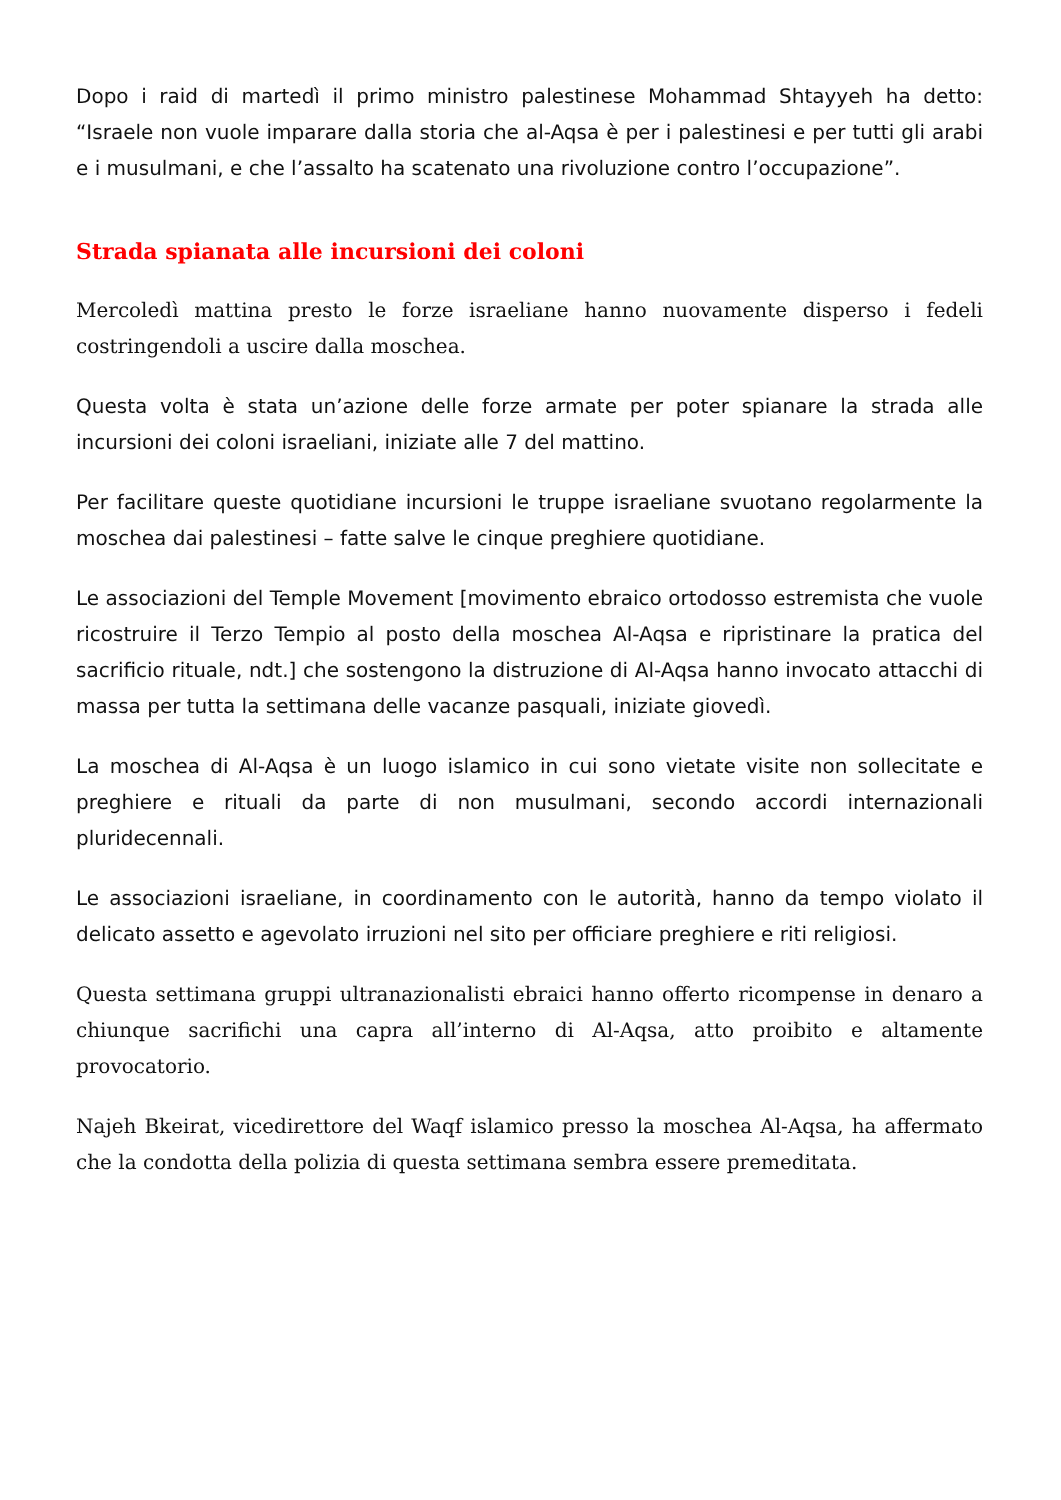Dopo i raid di martedì il primo ministro palestinese Mohammad Shtayyeh ha detto: “Israele non vuole imparare dalla storia che al-Aqsa è per i palestinesi e per tutti gli arabi e i musulmani, e che l’assalto ha scatenato una rivoluzione contro l’occupazione”.
Strada spianata alle incursioni dei coloni
Mercoledì mattina presto le forze israeliane hanno nuovamente disperso i fedeli costringendoli a uscire dalla moschea.
Questa volta è stata un’azione delle forze armate per poter spianare la strada alle incursioni dei coloni israeliani, iniziate alle 7 del mattino.
Per facilitare queste quotidiane incursioni le truppe israeliane svuotano regolarmente la moschea dai palestinesi – fatte salve le cinque preghiere quotidiane.
Le associazioni del Temple Movement [movimento ebraico ortodosso estremista che vuole ricostruire il Terzo Tempio al posto della moschea Al-Aqsa e ripristinare la pratica del sacrificio rituale, ndt.] che sostengono la distruzione di Al-Aqsa hanno invocato attacchi di massa per tutta la settimana delle vacanze pasquali, iniziate giovedì.
La moschea di Al-Aqsa è un luogo islamico in cui sono vietate visite non sollecitate e preghiere e rituali da parte di non musulmani, secondo accordi internazionali pluridecennali.
Le associazioni israeliane, in coordinamento con le autorità, hanno da tempo violato il delicato assetto e agevolato irruzioni nel sito per officiare preghiere e riti religiosi.
Questa settimana gruppi ultranazionalisti ebraici hanno offerto ricompense in denaro a chiunque sacrifichi una capra all’interno di Al-Aqsa, atto proibito e altamente provocatorio.
Najeh Bkeirat, vicedirettore del Waqf islamico presso la moschea Al-Aqsa, ha affermato che la condotta della polizia di questa settimana sembra essere premeditata.